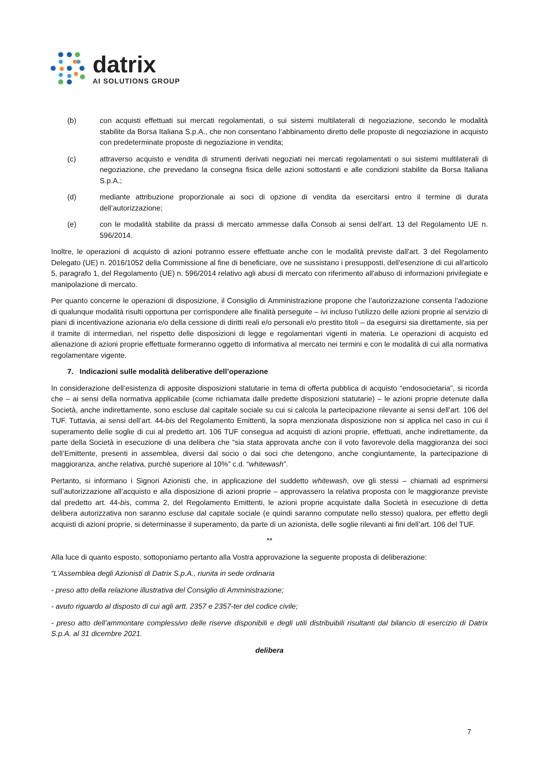datrix
AI SOLUTIONS GROUP
(b) con acquisti effettuati sui mercati regolamentati, o sui sistemi multilaterali di negoziazione, secondo le modalità stabilite da Borsa Italiana S.p.A., che non consentano l’abbinamento diretto delle proposte di negoziazione in acquisto con predeterminate proposte di negoziazione in vendita;
(c) attraverso acquisto e vendita di strumenti derivati negoziati nei mercati regolamentati o sui sistemi multilaterali di negoziazione, che prevedano la consegna fisica delle azioni sottostanti e alle condizioni stabilite da Borsa Italiana S.p.A.;
(d) mediante attribuzione proporzionale ai soci di opzione di vendita da esercitarsi entro il termine di durata dell’autorizzazione;
(e) con le modalità stabilite da prassi di mercato ammesse dalla Consob ai sensi dell’art. 13 del Regolamento UE n. 596/2014.
Inoltre, le operazioni di acquisto di azioni potranno essere effettuate anche con le modalità previste dall'art. 3 del Regolamento Delegato (UE) n. 2016/1052 della Commissione al fine di beneficiare, ove ne sussistano i presupposti, dell'esenzione di cui all'articolo 5, paragrafo 1, del Regolamento (UE) n. 596/2014 relativo agli abusi di mercato con riferimento all'abuso di informazioni privilegiate e manipolazione di mercato.
Per quanto concerne le operazioni di disposizione, il Consiglio di Amministrazione propone che l’autorizzazione consenta l’adozione di qualunque modalità risulti opportuna per corrispondere alle finalità perseguite – ivi incluso l’utilizzo delle azioni proprie al servizio di piani di incentivazione azionaria e/o della cessione di diritti reali e/o personali e/o prestito titoli – da eseguirsi sia direttamente, sia per il tramite di intermediari, nel rispetto delle disposizioni di legge e regolamentari vigenti in materia. Le operazioni di acquisto ed alienazione di azioni proprie effettuate formeranno oggetto di informativa al mercato nei termini e con le modalità di cui alla normativa regolamentare vigente.
7. Indicazioni sulle modalità deliberative dell’operazione
In considerazione dell’esistenza di apposite disposizioni statutarie in tema di offerta pubblica di acquisto “endosocietaria”, si ricorda che – ai sensi della normativa applicabile (come richiamata dalle predette disposizioni statutarie) – le azioni proprie detenute dalla Società, anche indirettamente, sono escluse dal capitale sociale su cui si calcola la partecipazione rilevante ai sensi dell’art. 106 del TUF. Tuttavia, ai sensi dell’art. 44-bis del Regolamento Emittenti, la sopra menzionata disposizione non si applica nel caso in cui il superamento delle soglie di cui al predetto art. 106 TUF consegua ad acquisti di azioni proprie, effettuati, anche indirettamente, da parte della Società in esecuzione di una delibera che “sia stata approvata anche con il voto favorevole della maggioranza dei soci dell’Emittente, presenti in assemblea, diversi dal socio o dai soci che detengono, anche congiuntamente, la partecipazione di maggioranza, anche relativa, purché superiore al 10%” c.d. “whitewash”.
Pertanto, si informano i Signori Azionisti che, in applicazione del suddetto whitewash, ove gli stessi – chiamati ad esprimersi sull’autorizzazione all’acquisto e alla disposizione di azioni proprie – approvassero la relativa proposta con le maggioranze previste dal predetto art. 44-bis, comma 2, del Regolamento Emittenti, le azioni proprie acquistate dalla Società in esecuzione di detta delibera autorizzativa non saranno escluse dal capitale sociale (e quindi saranno computate nello stesso) qualora, per effetto degli acquisti di azioni proprie, si determinasse il superamento, da parte di un azionista, delle soglie rilevanti ai fini dell’art. 106 del TUF.
**
Alla luce di quanto esposto, sottoponiamo pertanto alla Vostra approvazione la seguente proposta di deliberazione:
“L’Assemblea degli Azionisti di Datrix S.p.A., riunita in sede ordinaria
- preso atto della relazione illustrativa del Consiglio di Amministrazione;
- avuto riguardo al disposto di cui agli artt. 2357 e 2357-ter del codice civile;
- preso atto dell’ammontare complessivo delle riserve disponibili e degli utili distribuibili risultanti dal bilancio di esercizio di Datrix S.p.A. al 31 dicembre 2021.
delibera
7